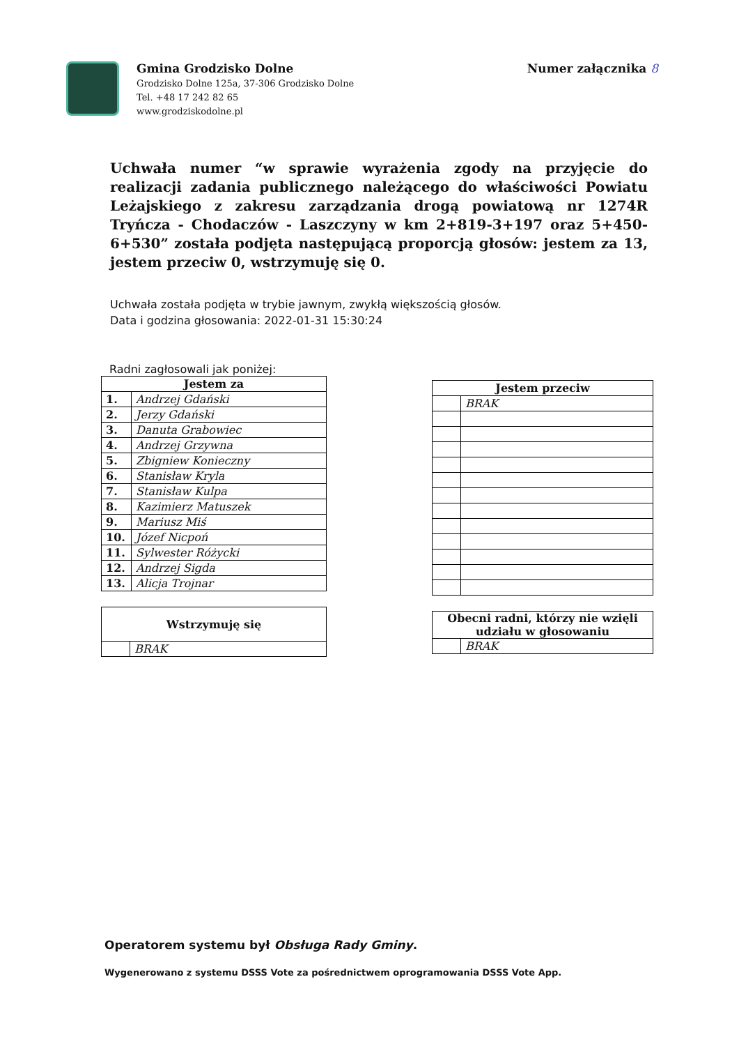Gmina Grodzisko Dolne
Grodzisko Dolne 125a, 37-306 Grodzisko Dolne
Tel. +48 17 242 82 65
www.grodziskodolne.pl
Numer załącznika 8
Uchwała numer “w sprawie wyrażenia zgody na przyjęcie do realizacji zadania publicznego należącego do właściwości Powiatu Leżajskiego z zakresu zarządzania drogą powiatową nr 1274R Tryńcza - Chodaczów - Laszczyny w km 2+819-3+197 oraz 5+450-6+530” została podjęta następującą proporcją głosów: jestem za 13, jestem przeciw 0, wstrzymuję się 0.
Uchwała została podjęta w trybie jawnym, zwykłą większością głosów.
Data i godzina głosowania: 2022-01-31 15:30:24
Radni zagłosowali jak poniżej:
| Jestem za | |
| --- | --- |
| 1. | Andrzej Gdański |
| 2. | Jerzy Gdański |
| 3. | Danuta Grabowiec |
| 4. | Andrzej Grzywna |
| 5. | Zbigniew Konieczny |
| 6. | Stanisław Kryla |
| 7. | Stanisław Kulpa |
| 8. | Kazimierz Matuszek |
| 9. | Mariusz Miś |
| 10. | Józef Nicpoń |
| 11. | Sylwester Różycki |
| 12. | Andrzej Sigda |
| 13. | Alicja Trojnar |
| Wstrzymuję się | |
| --- | --- |
| | BRAK |
| Jestem przeciw | |
| --- | --- |
| | BRAK |
| Obecni radni, którzy nie wzięli udziału w głosowaniu | |
| --- | --- |
| | BRAK |
Operatorem systemu był Obsługa Rady Gminy.
Wygenerowano z systemu DSSS Vote za pośrednictwem oprogramowania DSSS Vote App.